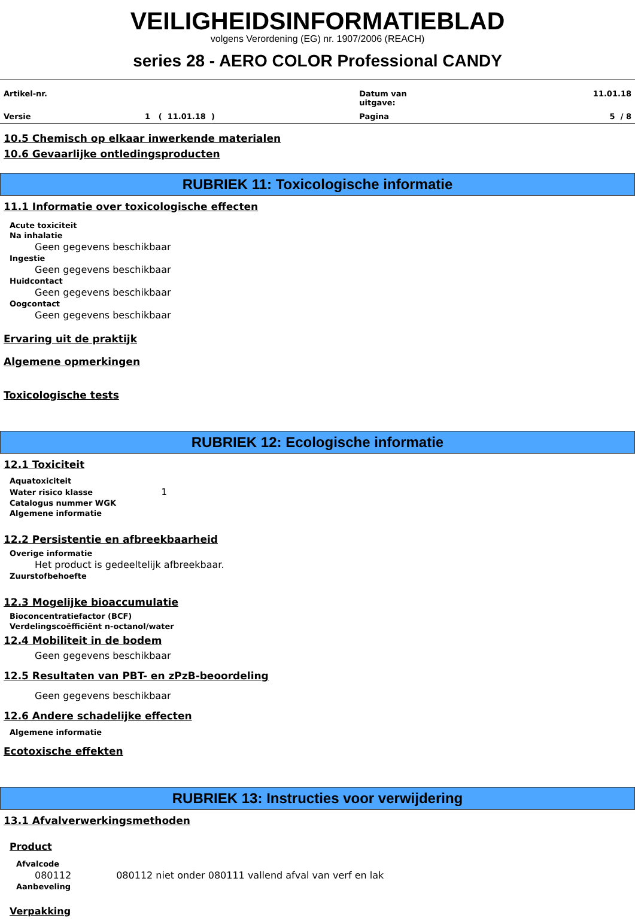VEILIGHEIDSINFORMATIEBLAD
volgens Verordening (EG) nr. 1907/2006 (REACH)
series 28 - AERO COLOR Professional CANDY
| Artikel-nr. | | Datum van uitgave: | 11.01.18 |
| Versie | 1 ( 11.01.18 ) | Pagina | 5 / 8 |
10.5 Chemisch op elkaar inwerkende materialen
10.6 Gevaarlijke ontledingsproducten
RUBRIEK 11: Toxicologische informatie
11.1 Informatie over toxicologische effecten
Acute toxiciteit
Na inhalatie
Geen gegevens beschikbaar
Ingestie
Geen gegevens beschikbaar
Huidcontact
Geen gegevens beschikbaar
Oogcontact
Geen gegevens beschikbaar
Ervaring uit de praktijk
Algemene opmerkingen
Toxicologische tests
RUBRIEK 12: Ecologische informatie
12.1 Toxiciteit
Aquatoxiciteit
Water risico klasse 1
Catalogus nummer WGK
Algemene informatie
12.2 Persistentie en afbreekbaarheid
Overige informatie
Het product is gedeeltelijk afbreekbaar.
Zuurstofbehoefte
12.3 Mogelijke bioaccumulatie
Bioconcentratiefactor (BCF)
Verdelingscoëfficiënt n-octanol/water
12.4 Mobiliteit in de bodem
Geen gegevens beschikbaar
12.5 Resultaten van PBT- en zPzB-beoordeling
Geen gegevens beschikbaar
12.6 Andere schadelijke effecten
Algemene informatie
Ecotoxische effekten
RUBRIEK 13: Instructies voor verwijdering
13.1 Afvalverwerkingsmethoden
Product
Afvalcode
080112 080112 niet onder 080111 vallend afval van verf en lak
Aanbeveling
Verpakking